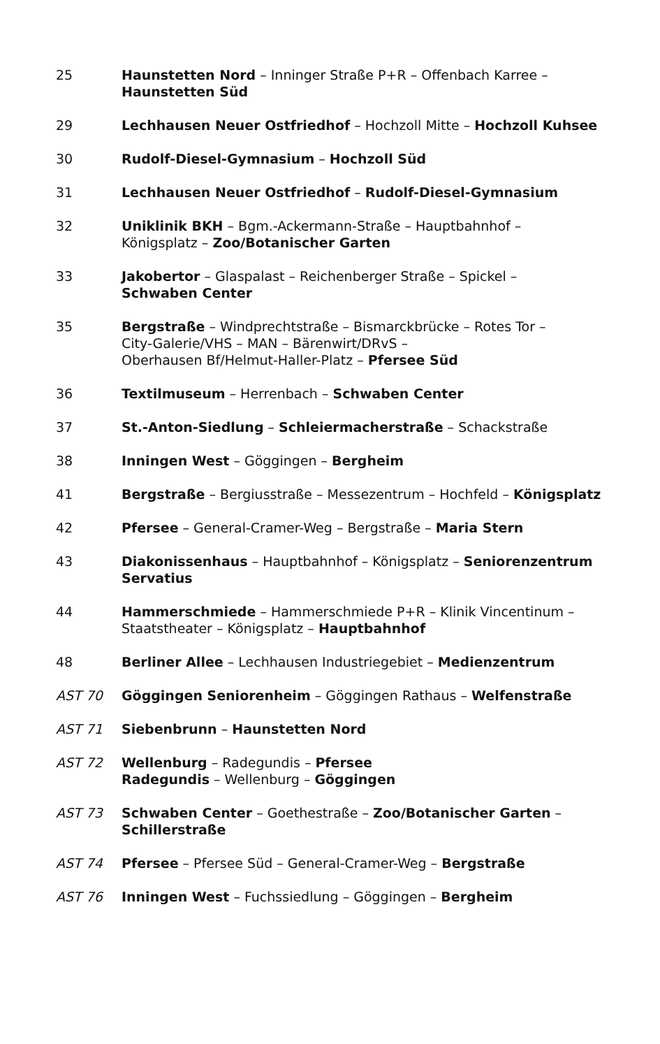| 25 | Haunstetten Nord – Inninger Straße P+R – Offenbach Karree – Haunstetten Süd |
| 29 | Lechhausen Neuer Ostfriedhof – Hochzoll Mitte – Hochzoll Kuhsee |
| 30 | Rudolf-Diesel-Gymnasium – Hochzoll Süd |
| 31 | Lechhausen Neuer Ostfriedhof – Rudolf-Diesel-Gymnasium |
| 32 | Uniklinik BKH – Bgm.-Ackermann-Straße – Hauptbahnhof – Königsplatz – Zoo/Botanischer Garten |
| 33 | Jakobertor – Glaspalast – Reichenberger Straße – Spickel – Schwaben Center |
| 35 | Bergstraße – Windprechtstraße – Bismarckbrücke – Rotes Tor – City-Galerie/VHS – MAN – Bärenwirt/DRvS – Oberhausen Bf/Helmut-Haller-Platz – Pfersee Süd |
| 36 | Textilmuseum – Herrenbach – Schwaben Center |
| 37 | St.-Anton-Siedlung – Schleiermacherstraße – Schackstraße |
| 38 | Inningen West – Göggingen – Bergheim |
| 41 | Bergstraße – Bergiusstraße – Messezentrum – Hochfeld – Königsplatz |
| 42 | Pfersee – General-Cramer-Weg – Bergstraße – Maria Stern |
| 43 | Diakonissenhaus – Hauptbahnhof – Königsplatz – Seniorenzentrum Servatius |
| 44 | Hammerschmiede – Hammerschmiede P+R – Klinik Vincentinum – Staatstheater – Königsplatz – Hauptbahnhof |
| 48 | Berliner Allee – Lechhausen Industriegebiet – Medienzentrum |
| AST 70 | Göggingen Seniorenheim – Göggingen Rathaus – Welfenstraße |
| AST 71 | Siebenbrunn – Haunstetten Nord |
| AST 72 | Wellenburg – Radegundis – Pfersee Radegundis – Wellenburg – Göggingen |
| AST 73 | Schwaben Center – Goethestraße – Zoo/Botanischer Garten – Schillerstraße |
| AST 74 | Pfersee – Pfersee Süd – General-Cramer-Weg – Bergstraße |
| AST 76 | Inningen West – Fuchssiedlung – Göggingen – Bergheim |